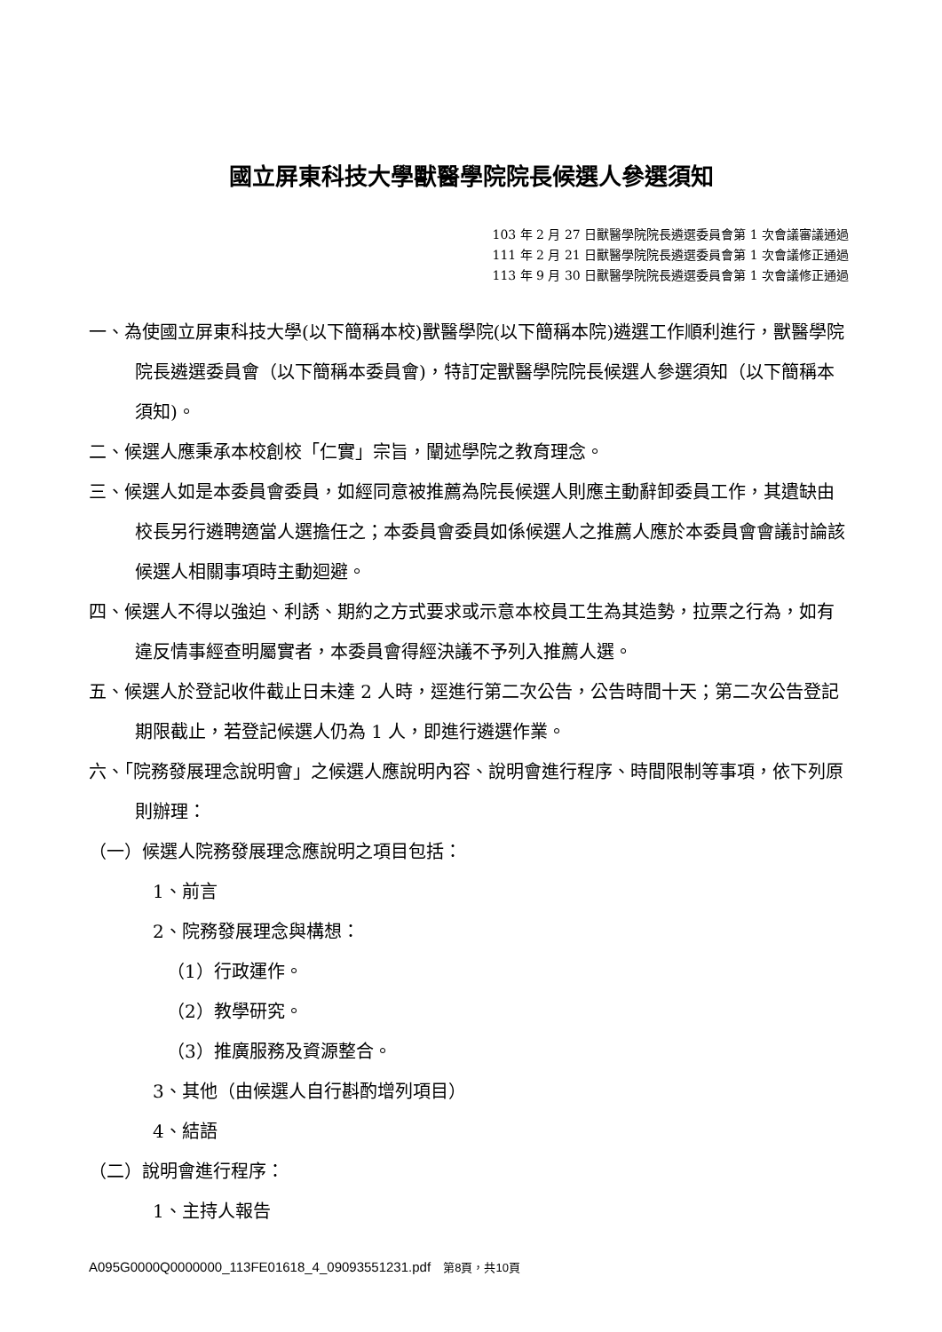國立屏東科技大學獸醫學院院長候選人參選須知
103 年 2 月 27 日獸醫學院院長遴選委員會第 1 次會議審議通過
111 年 2 月 21 日獸醫學院院長遴選委員會第 1 次會議修正通過
113 年 9 月 30 日獸醫學院院長遴選委員會第 1 次會議修正通過
一、為使國立屏東科技大學(以下簡稱本校)獸醫學院(以下簡稱本院)遴選工作順利進行，獸醫學院院長遴選委員會（以下簡稱本委員會)，特訂定獸醫學院院長候選人參選須知（以下簡稱本須知)。
二、候選人應秉承本校創校「仁實」宗旨，闡述學院之教育理念。
三、候選人如是本委員會委員，如經同意被推薦為院長候選人則應主動辭卸委員工作，其遺缺由校長另行遴聘適當人選擔任之；本委員會委員如係候選人之推薦人應於本委員會會議討論該候選人相關事項時主動迴避。
四、候選人不得以強迫、利誘、期約之方式要求或示意本校員工生為其造勢，拉票之行為，如有違反情事經查明屬實者，本委員會得經決議不予列入推薦人選。
五、候選人於登記收件截止日未達 2 人時，逕進行第二次公告，公告時間十天；第二次公告登記期限截止，若登記候選人仍為 1 人，即進行遴選作業。
六、「院務發展理念說明會」之候選人應說明內容、說明會進行程序、時間限制等事項，依下列原則辦理：
（一）候選人院務發展理念應說明之項目包括：
1、前言
2、院務發展理念與構想：
（1）行政運作。
（2）教學研究。
（3）推廣服務及資源整合。
3、其他（由候選人自行斟酌增列項目）
4、結語
（二）說明會進行程序：
1、主持人報告
A095G0000Q0000000_113FE01618_4_09093551231.pdf 第8頁，共10頁